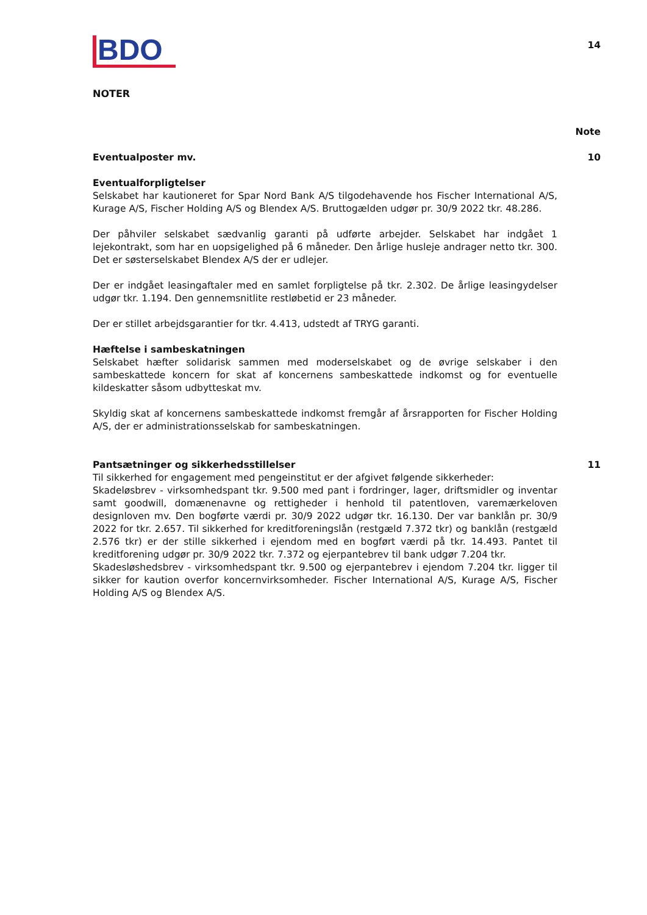BDO
14
NOTER
Note
Eventualposter mv. 10
Eventualforpligtelser
Selskabet har kautioneret for Spar Nord Bank A/S tilgodehavende hos Fischer International A/S, Kurage A/S, Fischer Holding A/S og Blendex A/S. Bruttogælden udgør pr. 30/9 2022 tkr. 48.286.
Der påhviler selskabet sædvanlig garanti på udførte arbejder. Selskabet har indgået 1 lejekontrakt, som har en uopsigelighed på 6 måneder. Den årlige husleje andrager netto tkr. 300. Det er søsterselskabet Blendex A/S der er udlejer.
Der er indgået leasingaftaler med en samlet forpligtelse på tkr. 2.302. De årlige leasingydelser udgør tkr. 1.194. Den gennemsnitlite restløbetid er 23 måneder.
Der er stillet arbejdsgarantier for tkr. 4.413, udstedt af TRYG garanti.
Hæftelse i sambeskatningen
Selskabet hæfter solidarisk sammen med moderselskabet og de øvrige selskaber i den sambeskattede koncern for skat af koncernens sambeskattede indkomst og for eventuelle kildeskatter såsom udbytteskat mv.
Skyldig skat af koncernens sambeskattede indkomst fremgår af årsrapporten for Fischer Holding A/S, der er administrationsselskab for sambeskatningen.
Pantsætninger og sikkerhedsstillelser 11
Til sikkerhed for engagement med pengeinstitut er der afgivet følgende sikkerheder:
Skadeløsbrev - virksomhedspant tkr. 9.500 med pant i fordringer, lager, driftsmidler og inventar samt goodwill, domænenavne og rettigheder i henhold til patentloven, varemærkeloven designloven mv. Den bogførte værdi pr. 30/9 2022 udgør tkr. 16.130. Der var banklån pr. 30/9 2022 for tkr. 2.657. Til sikkerhed for kreditforeningslån (restgæld 7.372 tkr) og banklån (restgæld 2.576 tkr) er der stille sikkerhed i ejendom med en bogført værdi på tkr. 14.493. Pantet til kreditforening udgør pr. 30/9 2022 tkr. 7.372 og ejerpantebrev til bank udgør 7.204 tkr.
Skadesløshedsbrev - virksomhedspant tkr. 9.500 og ejerpantebrev i ejendom 7.204 tkr. ligger til sikker for kaution overfor koncernvirksomheder. Fischer International A/S, Kurage A/S, Fischer Holding A/S og Blendex A/S.